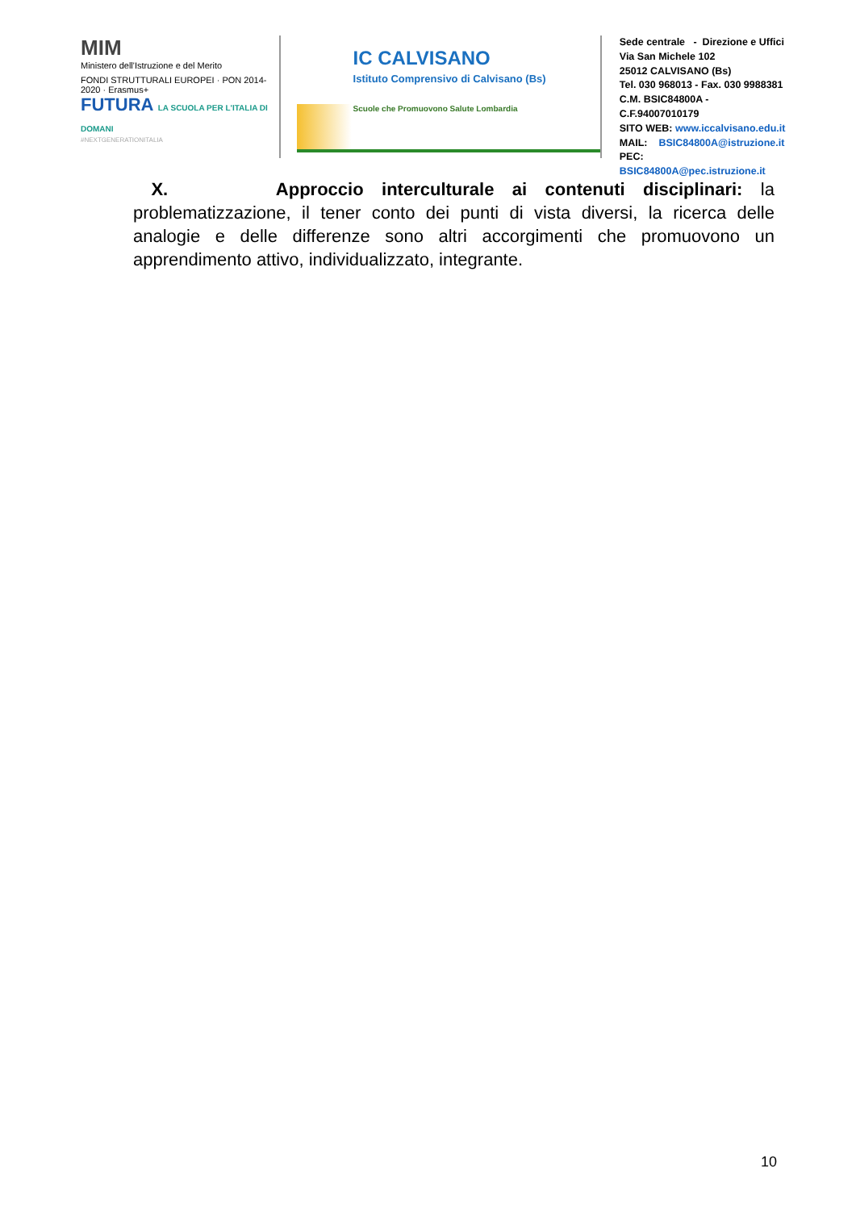MIM
Ministero dell'Istruzione e del Merito
FONDI STRUTTURALI EUROPEI · PON 2014-2020 · Erasmus+
FUTURA LA SCUOLA PER L'ITALIA DI DOMANI
#NEXTGENERATIONITALIA
IC CALVISANO
Istituto Comprensivo di Calvisano (Bs)
Scuole che Promuovono Salute Lombardia
Sede centrale - Direzione e Uffici
Via San Michele 102
25012 CALVISANO (Bs)
Tel. 030 968013 - Fax. 030 9988381
C.M. BSIC84800A - C.F.94007010179
SITO WEB: www.iccalvisano.edu.it
MAIL: BSIC84800A@istruzione.it
PEC: BSIC84800A@pec.istruzione.it
X. Approccio interculturale ai contenuti disciplinari: la problematizzazione, il tener conto dei punti di vista diversi, la ricerca delle analogie e delle differenze sono altri accorgimenti che promuovono un apprendimento attivo, individualizzato, integrante.
10